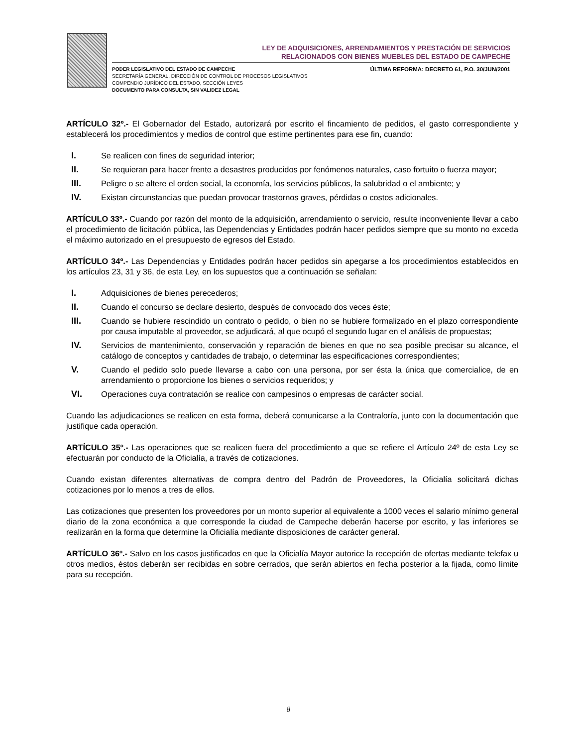LEY DE ADQUISICIONES, ARRENDAMIENTOS Y PRESTACIÓN DE SERVICIOS
RELACIONADOS CON BIENES MUEBLES DEL ESTADO DE CAMPECHE
PODER LEGISLATIVO DEL ESTADO DE CAMPECHE
SECRETARÍA GENERAL, DIRECCIÓN DE CONTROL DE PROCESOS LEGISLATIVOS
COMPENDIO JURÍDICO DEL ESTADO, SECCIÓN LEYES
DOCUMENTO PARA CONSULTA, SIN VALIDEZ LEGAL
ÚLTIMA REFORMA: DECRETO 61, P.O. 30/JUN/2001
ARTÍCULO 32º.- El Gobernador del Estado, autorizará por escrito el fincamiento de pedidos, el gasto correspondiente y establecerá los procedimientos y medios de control que estime pertinentes para ese fin, cuando:
I. Se realicen con fines de seguridad interior;
II. Se requieran para hacer frente a desastres producidos por fenómenos naturales, caso fortuito o fuerza mayor;
III. Peligre o se altere el orden social, la economía, los servicios públicos, la salubridad o el ambiente; y
IV. Existan circunstancias que puedan provocar trastornos graves, pérdidas o costos adicionales.
ARTÍCULO 33º.- Cuando por razón del monto de la adquisición, arrendamiento o servicio, resulte inconveniente llevar a cabo el procedimiento de licitación pública, las Dependencias y Entidades podrán hacer pedidos siempre que su monto no exceda el máximo autorizado en el presupuesto de egresos del Estado.
ARTÍCULO 34º.- Las Dependencias y Entidades podrán hacer pedidos sin apegarse a los procedimientos establecidos en los artículos 23, 31 y 36, de esta Ley, en los supuestos que a continuación se señalan:
I. Adquisiciones de bienes perecederos;
II. Cuando el concurso se declare desierto, después de convocado dos veces éste;
III. Cuando se hubiere rescindido un contrato o pedido, o bien no se hubiere formalizado en el plazo correspondiente por causa imputable al proveedor, se adjudicará, al que ocupó el segundo lugar en el análisis de propuestas;
IV. Servicios de mantenimiento, conservación y reparación de bienes en que no sea posible precisar su alcance, el catálogo de conceptos y cantidades de trabajo, o determinar las especificaciones correspondientes;
V. Cuando el pedido solo puede llevarse a cabo con una persona, por ser ésta la única que comercialice, de en arrendamiento o proporcione los bienes o servicios requeridos; y
VI. Operaciones cuya contratación se realice con campesinos o empresas de carácter social.
Cuando las adjudicaciones se realicen en esta forma, deberá comunicarse a la Contraloría, junto con la documentación que justifique cada operación.
ARTÍCULO 35º.- Las operaciones que se realicen fuera del procedimiento a que se refiere el Artículo 24º de esta Ley se efectuarán por conducto de la Oficialía, a través de cotizaciones.
Cuando existan diferentes alternativas de compra dentro del Padrón de Proveedores, la Oficialía solicitará dichas cotizaciones por lo menos a tres de ellos.
Las cotizaciones que presenten los proveedores por un monto superior al equivalente a 1000 veces el salario mínimo general diario de la zona económica a que corresponde la ciudad de Campeche deberán hacerse por escrito, y las inferiores se realizarán en la forma que determine la Oficialía mediante disposiciones de carácter general.
ARTÍCULO 36º.- Salvo en los casos justificados en que la Oficialía Mayor autorice la recepción de ofertas mediante telefax u otros medios, éstos deberán ser recibidas en sobre cerrados, que serán abiertos en fecha posterior a la fijada, como límite para su recepción.
8